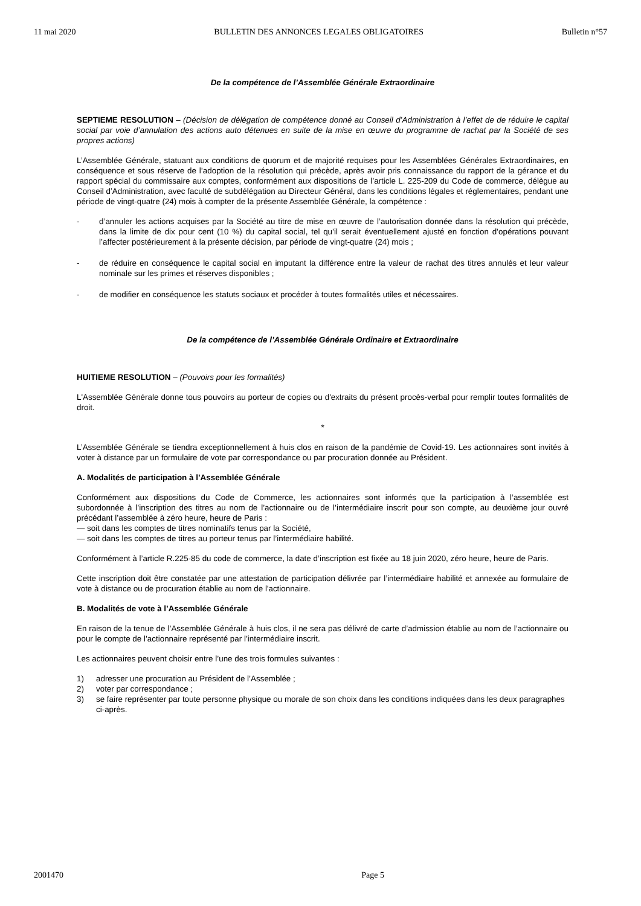11 mai 2020 BULLETIN DES ANNONCES LEGALES OBLIGATOIRES Bulletin n°57
De la compétence de l’Assemblée Générale Extraordinaire
SEPTIEME RESOLUTION – (Décision de délégation de compétence donné au Conseil d’Administration à l’effet de de réduire le capital social par voie d’annulation des actions auto détenues en suite de la mise en œuvre du programme de rachat par la Société de ses propres actions)
L’Assemblée Générale, statuant aux conditions de quorum et de majorité requises pour les Assemblées Générales Extraordinaires, en conséquence et sous réserve de l’adoption de la résolution qui précède, après avoir pris connaissance du rapport de la gérance et du rapport spécial du commissaire aux comptes, conformément aux dispositions de l’article L. 225-209 du Code de commerce, délègue au Conseil d’Administration, avec faculté de subdélégation au Directeur Général, dans les conditions légales et réglementaires, pendant une période de vingt-quatre (24) mois à compter de la présente Assemblée Générale, la compétence :
- d’annuler les actions acquises par la Société au titre de mise en œuvre de l’autorisation donnée dans la résolution qui précède, dans la limite de dix pour cent (10 %) du capital social, tel qu’il serait éventuellement ajusté en fonction d’opérations pouvant l’affecter postérieurement à la présente décision, par période de vingt-quatre (24) mois ;
- de réduire en conséquence le capital social en imputant la différence entre la valeur de rachat des titres annulés et leur valeur nominale sur les primes et réserves disponibles ;
- de modifier en conséquence les statuts sociaux et procéder à toutes formalités utiles et nécessaires.
De la compétence de l’Assemblée Générale Ordinaire et Extraordinaire
HUITIEME RESOLUTION – (Pouvoirs pour les formalités)
L'Assemblée Générale donne tous pouvoirs au porteur de copies ou d'extraits du présent procès-verbal pour remplir toutes formalités de droit.
*
L’Assemblée Générale se tiendra exceptionnellement à huis clos en raison de la pandémie de Covid-19. Les actionnaires sont invités à voter à distance par un formulaire de vote par correspondance ou par procuration donnée au Président.
A. Modalités de participation à l’Assemblée Générale
Conformément aux dispositions du Code de Commerce, les actionnaires sont informés que la participation à l’assemblée est subordonnée à l’inscription des titres au nom de l’actionnaire ou de l’intermédiaire inscrit pour son compte, au deuxième jour ouvré précédant l’assemblée à zéro heure, heure de Paris :
— soit dans les comptes de titres nominatifs tenus par la Société,
— soit dans les comptes de titres au porteur tenus par l’intermédiaire habilité.
Conformément à l’article R.225-85 du code de commerce, la date d’inscription est fixée au 18 juin 2020, zéro heure, heure de Paris.
Cette inscription doit être constatée par une attestation de participation délivrée par l’intermédiaire habilité et annexée au formulaire de vote à distance ou de procuration établie au nom de l'actionnaire.
B. Modalités de vote à l’Assemblée Générale
En raison de la tenue de l’Assemblée Générale à huis clos, il ne sera pas délivré de carte d’admission établie au nom de l’actionnaire ou pour le compte de l’actionnaire représenté par l’intermédiaire inscrit.
Les actionnaires peuvent choisir entre l’une des trois formules suivantes :
1) adresser une procuration au Président de l’Assemblée ;
2) voter par correspondance ;
3) se faire représenter par toute personne physique ou morale de son choix dans les conditions indiquées dans les deux paragraphes ci-après.
2001470 Page 5